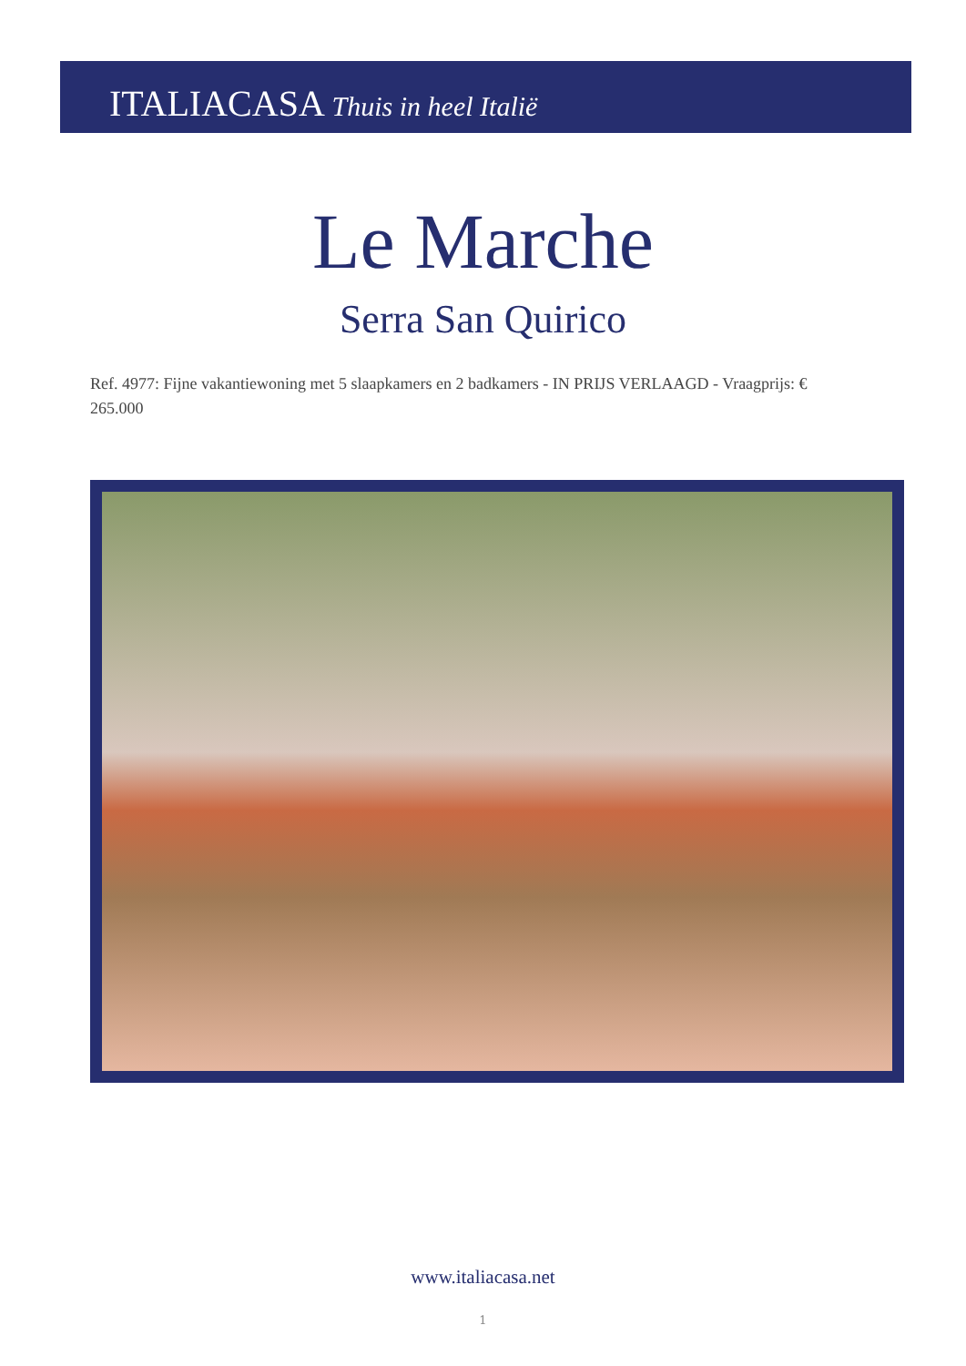ITALIACASA Thuis in heel Italië
Le Marche
Serra San Quirico
Ref. 4977: Fijne vakantiewoning met 5 slaapkamers en 2 badkamers - IN PRIJS VERLAAGD - Vraagprijs: € 265.000
www.italiacasa.net
1